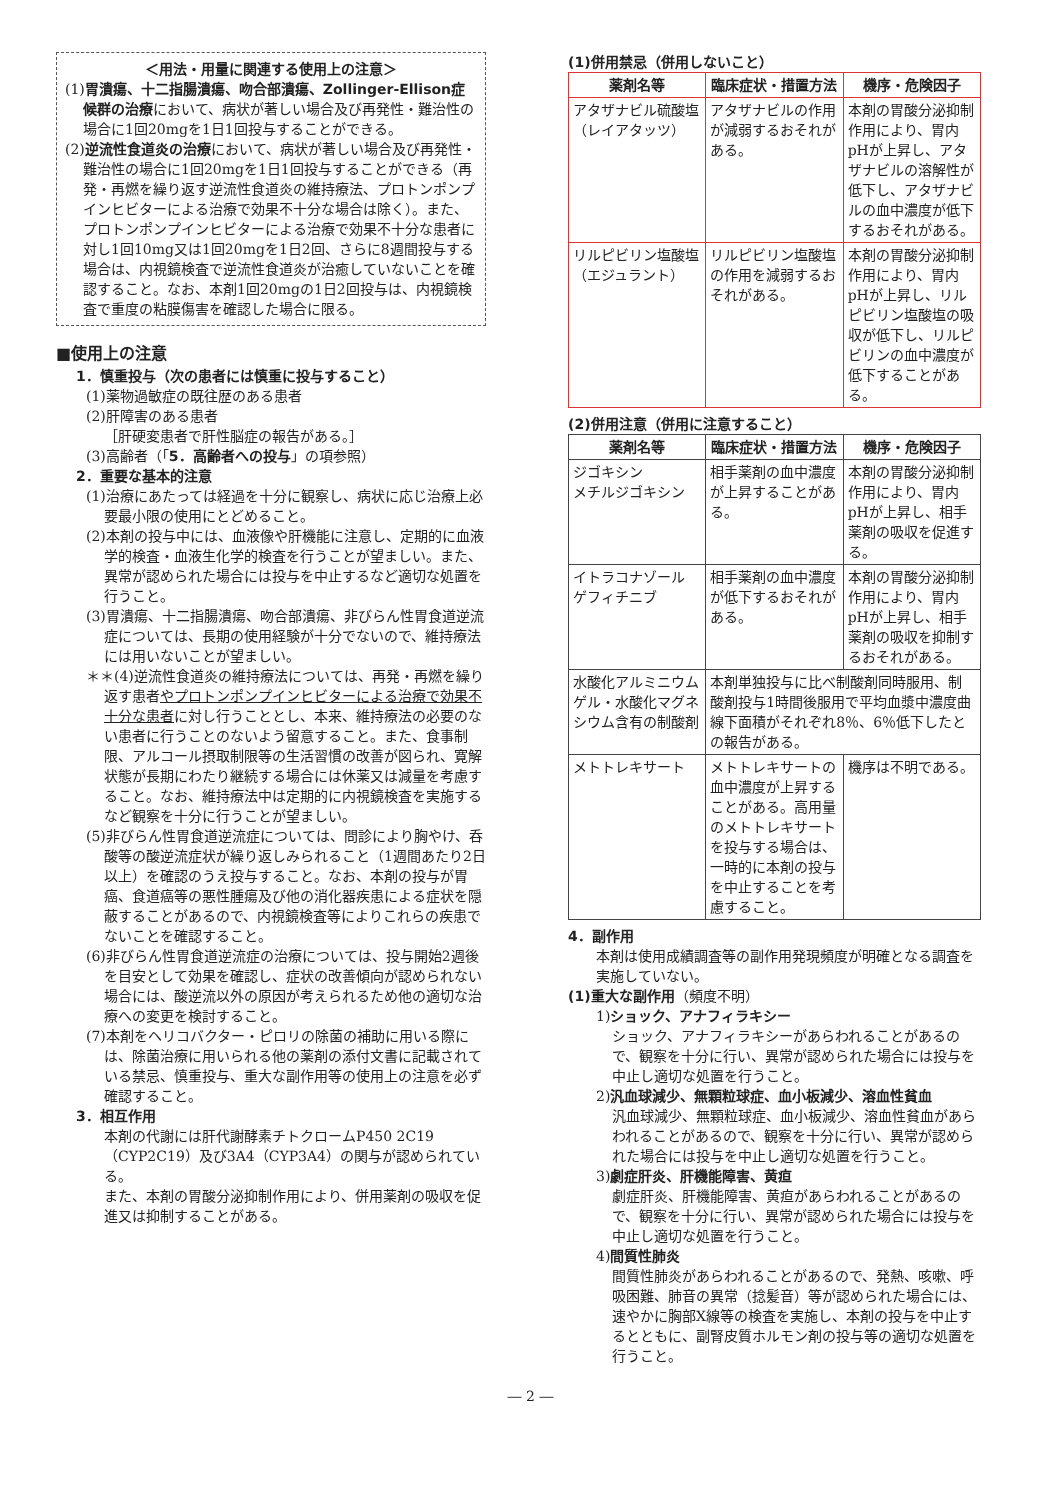＜用法・用量に関連する使用上の注意＞
(1)胃潰瘍、十二指腸潰瘍、吻合部潰瘍、Zollinger-Ellison症候群の治療において、病状が著しい場合及び再発性・難治性の場合に1回20mgを1日1回投与することができる。
(2)逆流性食道炎の治療において、病状が著しい場合及び再発性・難治性の場合に1回20mgを1日1回投与することができる（再発・再燃を繰り返す逆流性食道炎の維持療法、プロトンポンプインヒビターによる治療で効果不十分な場合は除く）。また、プロトンポンプインヒビターによる治療で効果不十分な患者に対し1回10mg又は1回20mgを1日2回、さらに8週間投与する場合は、内視鏡検査で逆流性食道炎が治癒していないことを確認すること。なお、本剤1回20mgの1日2回投与は、内視鏡検査で重度の粘膜傷害を確認した場合に限る。
■使用上の注意
1．慎重投与（次の患者には慎重に投与すること）
(1)薬物過敏症の既往歴のある患者
(2)肝障害のある患者
［肝硬変患者で肝性脳症の報告がある。］
(3)高齢者（「5．高齢者への投与」の項参照）
2．重要な基本的注意
(1)治療にあたっては経過を十分に観察し、病状に応じ治療上必要最小限の使用にとどめること。
(2)本剤の投与中には、血液像や肝機能に注意し、定期的に血液学的検査・血液生化学的検査を行うことが望ましい。また、異常が認められた場合には投与を中止するなど適切な処置を行うこと。
(3)胃潰瘍、十二指腸潰瘍、吻合部潰瘍、非びらん性胃食道逆流症については、長期の使用経験が十分でないので、維持療法には用いないことが望ましい。
＊＊(4)逆流性食道炎の維持療法については、再発・再燃を繰り返す患者やプロトンポンプインヒビターによる治療で効果不十分な患者に対し行うこととし、本来、維持療法の必要のない患者に行うことのないよう留意すること。また、食事制限、アルコール摂取制限等の生活習慣の改善が図られ、寛解状態が長期にわたり継続する場合には休薬又は減量を考慮すること。なお、維持療法中は定期的に内視鏡検査を実施するなど観察を十分に行うことが望ましい。
(5)非びらん性胃食道逆流症については、問診により胸やけ、呑酸等の酸逆流症状が繰り返しみられること（1週間あたり2日以上）を確認のうえ投与すること。なお、本剤の投与が胃癌、食道癌等の悪性腫瘍及び他の消化器疾患による症状を隠蔽することがあるので、内視鏡検査等によりこれらの疾患でないことを確認すること。
(6)非びらん性胃食道逆流症の治療については、投与開始2週後を目安として効果を確認し、症状の改善傾向が認められない場合には、酸逆流以外の原因が考えられるため他の適切な治療への変更を検討すること。
(7)本剤をヘリコバクター・ピロリの除菌の補助に用いる際には、除菌治療に用いられる他の薬剤の添付文書に記載されている禁忌、慎重投与、重大な副作用等の使用上の注意を必ず確認すること。
3．相互作用
本剤の代謝には肝代謝酵素チトクロームP450 2C19（CYP2C19）及び3A4（CYP3A4）の関与が認められている。
また、本剤の胃酸分泌抑制作用により、併用薬剤の吸収を促進又は抑制することがある。
(1)併用禁忌（併用しないこと）
| 薬剤名等 | 臨床症状・措置方法 | 機序・危険因子 |
| --- | --- | --- |
| アタザナビル硫酸塩（レイアタッツ） | アタザナビルの作用が減弱するおそれがある。 | 本剤の胃酸分泌抑制作用により、胃内pHが上昇し、アタザナビルの溶解性が低下し、アタザナビルの血中濃度が低下するおそれがある。 |
| リルピビリン塩酸塩（エジュラント） | リルピビリン塩酸塩の作用を減弱するおそれがある。 | 本剤の胃酸分泌抑制作用により、胃内pHが上昇し、リルピビリン塩酸塩の吸収が低下し、リルピビリンの血中濃度が低下することがある。 |
(2)併用注意（併用に注意すること）
| 薬剤名等 | 臨床症状・措置方法 | 機序・危険因子 |
| --- | --- | --- |
| ジゴキシン メチルジゴキシン | 相手薬剤の血中濃度が上昇することがある。 | 本剤の胃酸分泌抑制作用により、胃内pHが上昇し、相手薬剤の吸収を促進する。 |
| イトラコナゾール ゲフィチニブ | 相手薬剤の血中濃度が低下するおそれがある。 | 本剤の胃酸分泌抑制作用により、胃内pHが上昇し、相手薬剤の吸収を抑制するおそれがある。 |
| 水酸化アルミニウムゲル・水酸化マグネシウム含有の制酸剤 | 本剤単独投与に比べ制酸剤同時服用、制酸剤投与1時間後服用で平均血漿中濃度曲線下面積がそれぞれ8％、6％低下したとの報告がある。 | |
| メトトレキサート | メトトレキサートの血中濃度が上昇することがある。高用量のメトトレキサートを投与する場合は、一時的に本剤の投与を中止することを考慮すること。 | 機序は不明である。 |
4．副作用
本剤は使用成績調査等の副作用発現頻度が明確となる調査を実施していない。
(1)重大な副作用（頻度不明）
1)ショック、アナフィラキシー
ショック、アナフィラキシーがあらわれることがあるので、観察を十分に行い、異常が認められた場合には投与を中止し適切な処置を行うこと。
2)汎血球減少、無顆粒球症、血小板減少、溶血性貧血
汎血球減少、無顆粒球症、血小板減少、溶血性貧血があらわれることがあるので、観察を十分に行い、異常が認められた場合には投与を中止し適切な処置を行うこと。
3)劇症肝炎、肝機能障害、黄疸
劇症肝炎、肝機能障害、黄疸があらわれることがあるので、観察を十分に行い、異常が認められた場合には投与を中止し適切な処置を行うこと。
4)間質性肺炎
間質性肺炎があらわれることがあるので、発熱、咳嗽、呼吸困難、肺音の異常（捻髪音）等が認められた場合には、速やかに胸部X線等の検査を実施し、本剤の投与を中止するとともに、副腎皮質ホルモン剤の投与等の適切な処置を行うこと。
― 2 ―